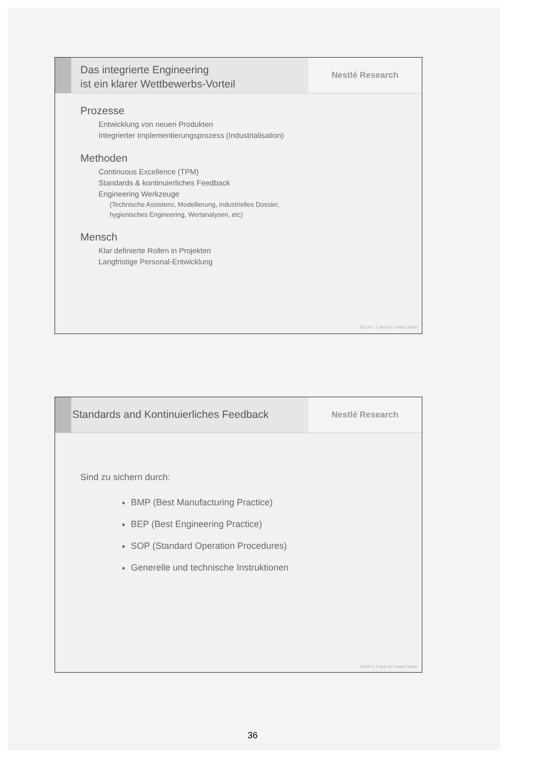Das integrierte Engineering
ist ein klarer Wettbewerbs-Vorteil
Nestlé Research
Prozesse
Entwicklung von neuen Produkten
Integrierter Implementierungsprozess (Industrialisation)
Methoden
Continuous Excellence (TPM)
Standards & kontinuierliches Feedback
Engineering Werkzeuge
(Technische Assistenz, Modellierung, industrielles Dossier,
hygienisches Engineering, Wertanalysen, etc)
Mensch
Klar definierte Rollen in Projekten
Langfristige Personal-Entwicklung
SGLH 1.1 Sep 03 / Guido Sutter
Standards and Kontinuierliches Feedback
Nestlé Research
Sind zu sichern durch:
BMP (Best Manufacturing Practice)
BEP (Best Engineering Practice)
SOP (Standard Operation Procedures)
Generelle und technische Instruktionen
SGLH 1.1 Sep 03 / Guido Sutter
36